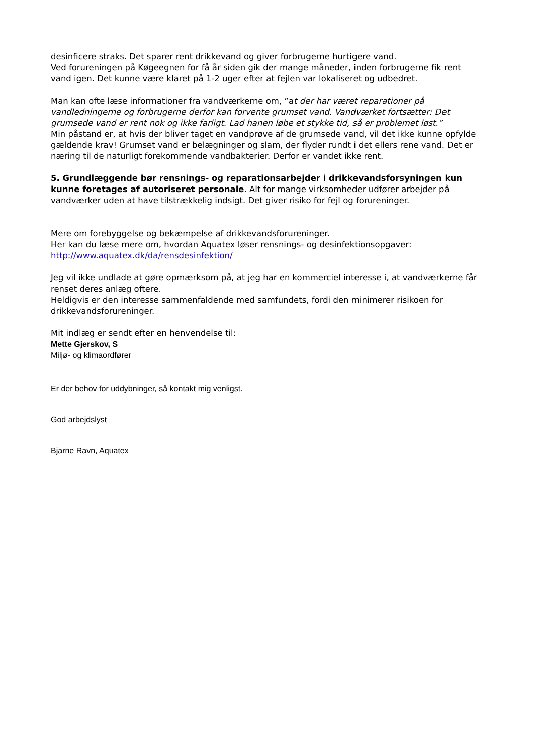desinficere straks. Det sparer rent drikkevand og giver forbrugerne hurtigere vand.
Ved forureningen på Køgeegnen for få år siden gik der mange måneder, inden forbrugerne fik rent vand igen. Det kunne være klaret på 1-2 uger efter at fejlen var lokaliseret og udbedret.
Man kan ofte læse informationer fra vandværkerne om, ”at der har været reparationer på vandledningerne og forbrugerne derfor kan forvente grumset vand. Vandværket fortsætter: Det grumsede vand er rent nok og ikke farligt. Lad hanen løbe et stykke tid, så er problemet løst.”
Min påstand er, at hvis der bliver taget en vandprøve af de grumsede vand, vil det ikke kunne opfylde gældende krav! Grumset vand er belægninger og slam, der flyder rundt i det ellers rene vand. Det er næring til de naturligt forekommende vandbakterier. Derfor er vandet ikke rent.
5. Grundlæggende bør rensnings- og reparationsarbejder i drikkevandsforsyningen kun kunne foretages af autoriseret personale. Alt for mange virksomheder udfører arbejder på vandværker uden at have tilstrækkelig indsigt. Det giver risiko for fejl og forureninger.
Mere om forebyggelse og bekæmpelse af drikkevandsforureninger.
Her kan du læse mere om, hvordan Aquatex løser rensnings- og desinfektionsopgaver:
http://www.aquatex.dk/da/rensdesinfektion/
Jeg vil ikke undlade at gøre opmærksom på, at jeg har en kommerciel interesse i, at vandværkerne får renset deres anlæg oftere.
Heldigvis er den interesse sammenfaldende med samfundets, fordi den minimerer risikoen for drikkevandsforureninger.
Mit indlæg er sendt efter en henvendelse til:
Mette Gjerskov, S
Miljø- og klimaordfører
Er der behov for uddybninger, så kontakt mig venligst.
God arbejdslyst
Bjarne Ravn, Aquatex